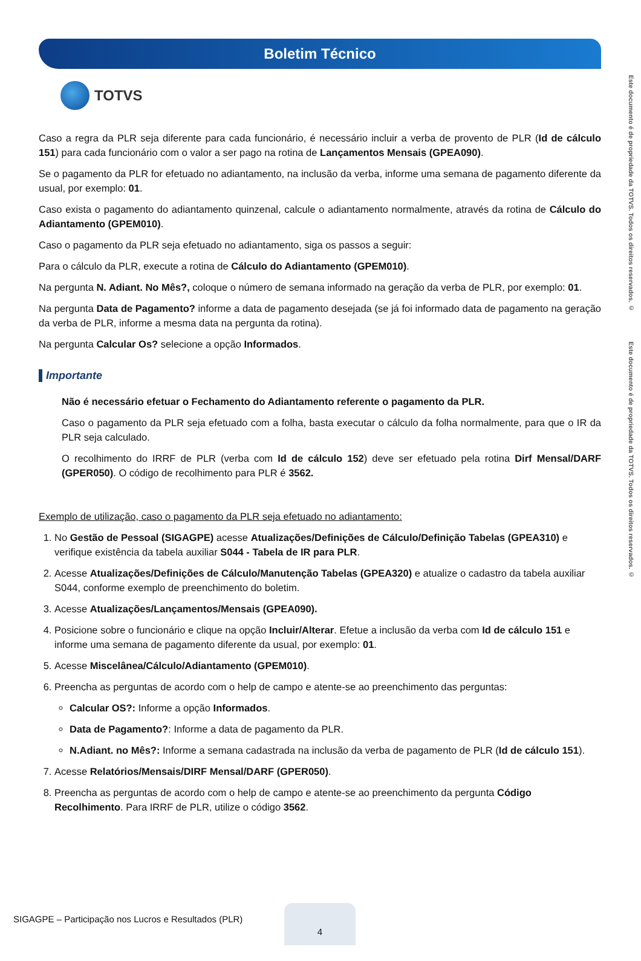Boletim Técnico
TOTVS
Caso a regra da PLR seja diferente para cada funcionário, é necessário incluir a verba de provento de PLR (Id de cálculo 151) para cada funcionário com o valor a ser pago na rotina de Lançamentos Mensais (GPEA090).
Se o pagamento da PLR for efetuado no adiantamento, na inclusão da verba, informe uma semana de pagamento diferente da usual, por exemplo: 01.
Caso exista o pagamento do adiantamento quinzenal, calcule o adiantamento normalmente, através da rotina de Cálculo do Adiantamento (GPEM010).
Caso o pagamento da PLR seja efetuado no adiantamento, siga os passos a seguir:
Para o cálculo da PLR, execute a rotina de Cálculo do Adiantamento (GPEM010).
Na pergunta N. Adiant. No Mês?, coloque o número de semana informado na geração da verba de PLR, por exemplo: 01.
Na pergunta Data de Pagamento? informe a data de pagamento desejada (se já foi informado data de pagamento na geração da verba de PLR, informe a mesma data na pergunta da rotina).
Na pergunta Calcular Os? selecione a opção Informados.
Importante
Não é necessário efetuar o Fechamento do Adiantamento referente o pagamento da PLR.
Caso o pagamento da PLR seja efetuado com a folha, basta executar o cálculo da folha normalmente, para que o IR da PLR seja calculado.
O recolhimento do IRRF de PLR (verba com Id de cálculo 152) deve ser efetuado pela rotina Dirf Mensal/DARF (GPER050). O código de recolhimento para PLR é 3562.
Exemplo de utilização, caso o pagamento da PLR seja efetuado no adiantamento:
1. No Gestão de Pessoal (SIGAGPE) acesse Atualizações/Definições de Cálculo/Definição Tabelas (GPEA310) e verifique existência da tabela auxiliar S044 - Tabela de IR para PLR.
2. Acesse Atualizações/Definições de Cálculo/Manutenção Tabelas (GPEA320) e atualize o cadastro da tabela auxiliar S044, conforme exemplo de preenchimento do boletim.
3. Acesse Atualizações/Lançamentos/Mensais (GPEA090).
4. Posicione sobre o funcionário e clique na opção Incluir/Alterar. Efetue a inclusão da verba com Id de cálculo 151 e informe uma semana de pagamento diferente da usual, por exemplo: 01.
5. Acesse Miscelânea/Cálculo/Adiantamento (GPEM010).
6. Preencha as perguntas de acordo com o help de campo e atente-se ao preenchimento das perguntas:
Calcular OS?: Informe a opção Informados.
Data de Pagamento?: Informe a data de pagamento da PLR.
N.Adiant. no Mês?: Informe a semana cadastrada na inclusão da verba de pagamento de PLR (Id de cálculo 151).
7. Acesse Relatórios/Mensais/DIRF Mensal/DARF (GPER050).
8. Preencha as perguntas de acordo com o help de campo e atente-se ao preenchimento da pergunta Código Recolhimento. Para IRRF de PLR, utilize o código 3562.
Este documento é de propriedade da TOTVS. Todos os direitos reservados. © Este documento é de propriedade da TOTVS. Todos os direitos reservados. ©
SIGAGPE – Participação nos Lucros e Resultados (PLR)
4